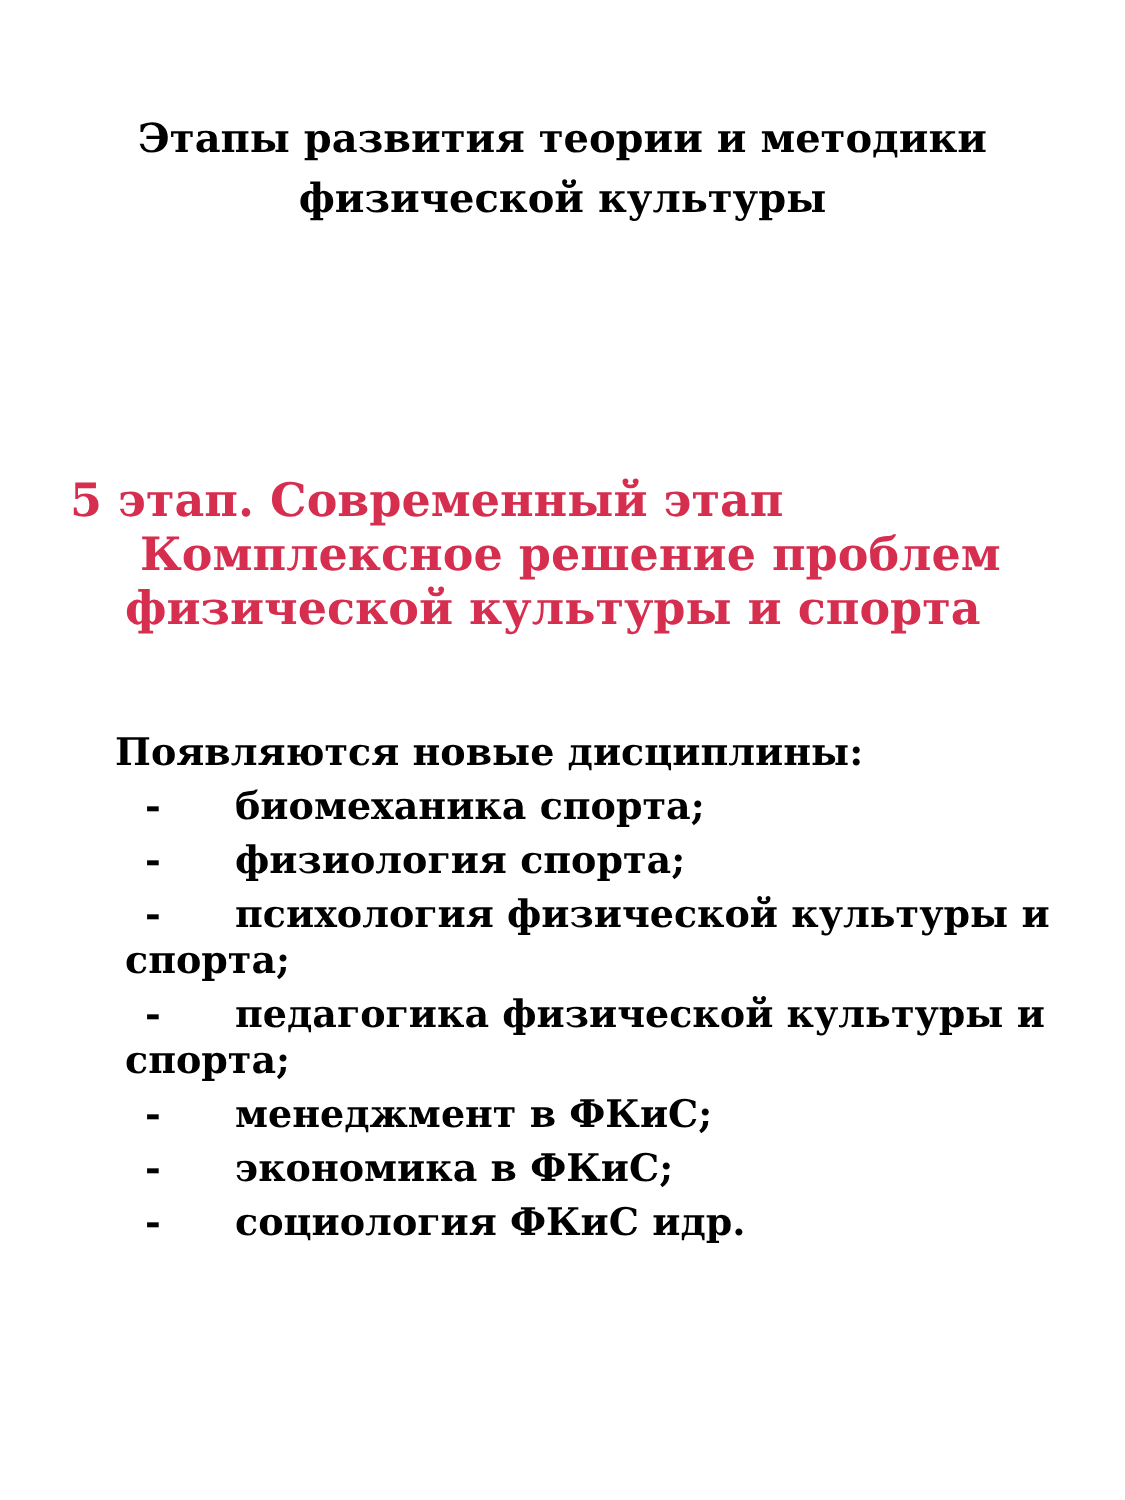Этапы развития теории и методики
физической культуры
5 этап. Современный этап
Комплексное решение проблем
физической культуры и спорта
Появляются новые дисциплины:
- биомеханика спорта;
- физиология спорта;
- психология физической культуры и
спорта;
- педагогика физической культуры и
спорта;
- менеджмент в ФКиС;
- экономика в ФКиС;
- социология ФКиС идр.